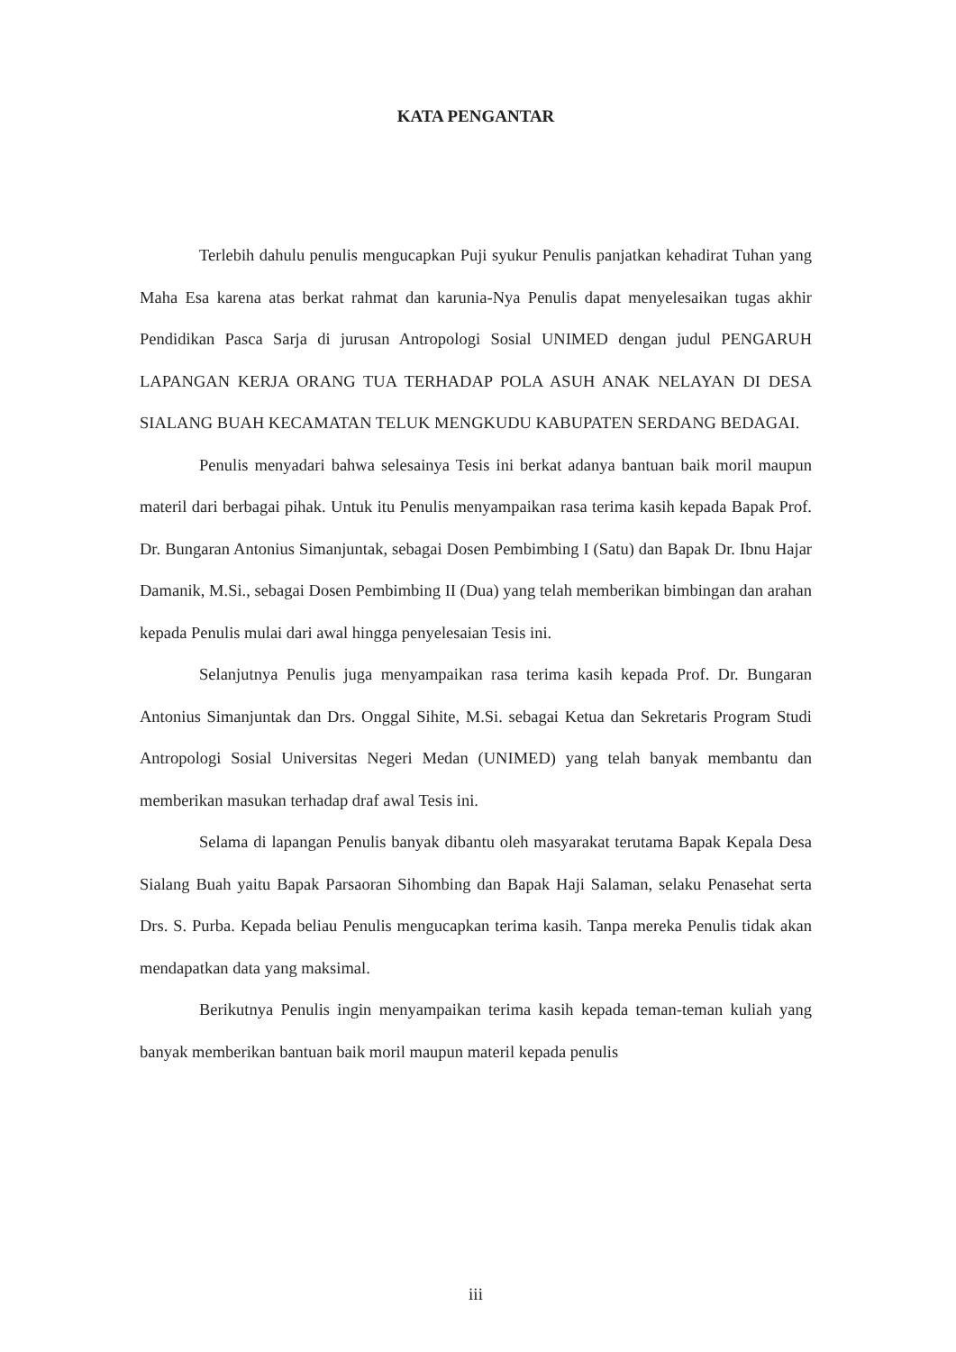KATA PENGANTAR
Terlebih dahulu penulis mengucapkan Puji syukur Penulis panjatkan kehadirat Tuhan yang Maha Esa karena atas berkat rahmat dan karunia-Nya Penulis dapat menyelesaikan tugas akhir Pendidikan Pasca Sarja di jurusan Antropologi Sosial UNIMED dengan judul PENGARUH LAPANGAN KERJA ORANG TUA TERHADAP POLA ASUH ANAK NELAYAN DI DESA SIALANG BUAH KECAMATAN TELUK MENGKUDU KABUPATEN SERDANG BEDAGAI.
Penulis menyadari bahwa selesainya Tesis ini berkat adanya bantuan baik moril maupun materil dari berbagai pihak. Untuk itu Penulis menyampaikan rasa terima kasih kepada Bapak Prof. Dr. Bungaran Antonius Simanjuntak, sebagai Dosen Pembimbing I (Satu) dan Bapak Dr. Ibnu Hajar Damanik, M.Si., sebagai Dosen Pembimbing II (Dua) yang telah memberikan bimbingan dan arahan kepada Penulis mulai dari awal hingga penyelesaian Tesis ini.
Selanjutnya Penulis juga menyampaikan rasa terima kasih kepada Prof. Dr. Bungaran Antonius Simanjuntak dan Drs. Onggal Sihite, M.Si. sebagai Ketua dan Sekretaris Program Studi Antropologi Sosial Universitas Negeri Medan (UNIMED) yang telah banyak membantu dan memberikan masukan terhadap draf awal Tesis ini.
Selama di lapangan Penulis banyak dibantu oleh masyarakat terutama Bapak Kepala Desa Sialang Buah yaitu Bapak Parsaoran Sihombing dan Bapak Haji Salaman, selaku Penasehat serta Drs. S. Purba. Kepada beliau Penulis mengucapkan terima kasih. Tanpa mereka Penulis tidak akan mendapatkan data yang maksimal.
Berikutnya Penulis ingin menyampaikan terima kasih kepada teman-teman kuliah yang banyak memberikan bantuan baik moril maupun materil kepada penulis
iii